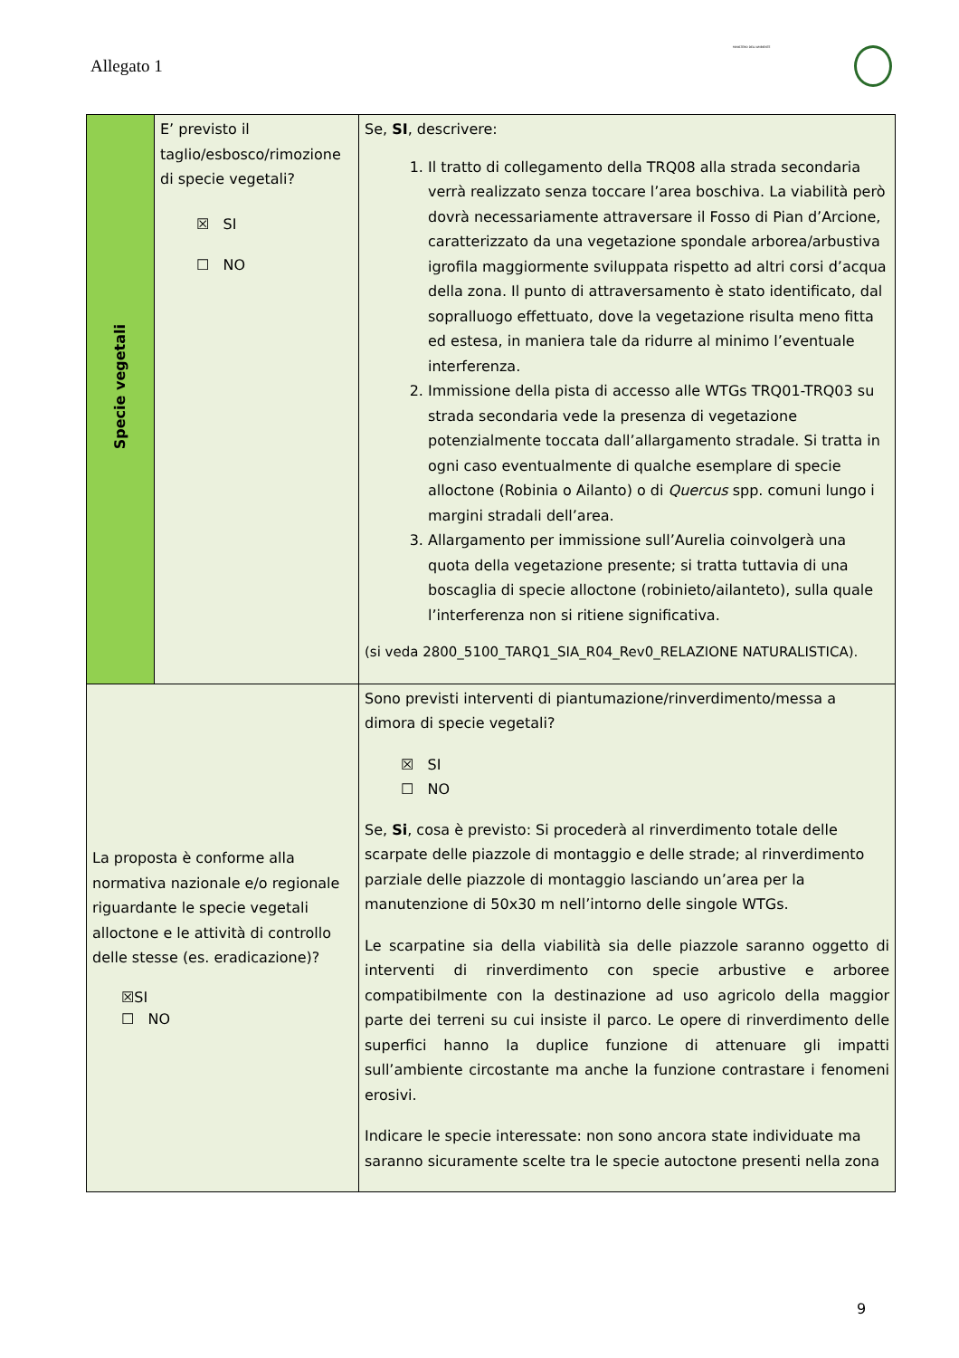Allegato 1
MINISTERO DELL'AMBIENTE
| Specie vegetali | E’ previsto il taglio/esbosco/rimozione di specie vegetali? ☒ SI ☐ NO | Se, SI , descrivere: 1. Il tratto di collegamento della TRQ08 alla strada secondaria verrà realizzato senza toccare l’area boschiva. La viabilità però dovrà necessariamente attraversare il Fosso di Pian d’Arcione, caratterizzato da una vegetazione spondale arborea/arbustiva igrofila maggiormente sviluppata rispetto ad altri corsi d’acqua della zona. Il punto di attraversamento è stato identificato, dal sopralluogo effettuato, dove la vegetazione risulta meno fitta ed estesa, in maniera tale da ridurre al minimo l’eventuale interferenza. 2. Immissione della pista di accesso alle WTGs TRQ01-TRQ03 su strada secondaria vede la presenza di vegetazione potenzialmente toccata dall’allargamento stradale. Si tratta in ogni caso eventualmente di qualche esemplare di specie alloctone (Robinia o Ailanto) o di Quercus spp. comuni lungo i margini stradali dell’area. 3. Allargamento per immissione sull’Aurelia coinvolgerà una quota della vegetazione presente; si tratta tuttavia di una boscaglia di specie alloctone (robinieto/ailanteto), sulla quale l’interferenza non si ritiene significativa. (si veda 2800_5100_TARQ1_SIA_R04_Rev0_RELAZIONE NATURALISTICA). |
| La proposta è conforme alla normativa nazionale e/o regionale riguardante le specie vegetali alloctone e le attività di controllo delle stesse (es. eradicazione)? ☒SI ☐ NO | | Sono previsti interventi di piantumazione/rinverdimento/messa a dimora di specie vegetali? ☒ SI ☐ NO Se, Si , cosa è previsto: Si procederà al rinverdimento totale delle scarpate delle piazzole di montaggio e delle strade; al rinverdimento parziale delle piazzole di montaggio lasciando un’area per la manutenzione di 50x30 m nell’intorno delle singole WTGs. Le scarpatine sia della viabilità sia delle piazzole saranno oggetto di interventi di rinverdimento con specie arbustive e arboree compatibilmente con la destinazione ad uso agricolo della maggior parte dei terreni su cui insiste il parco. Le opere di rinverdimento delle superfici hanno la duplice funzione di attenuare gli impatti sull’ambiente circostante ma anche la funzione contrastare i fenomeni erosivi. Indicare le specie interessate: non sono ancora state individuate ma saranno sicuramente scelte tra le specie autoctone presenti nella zona |
9